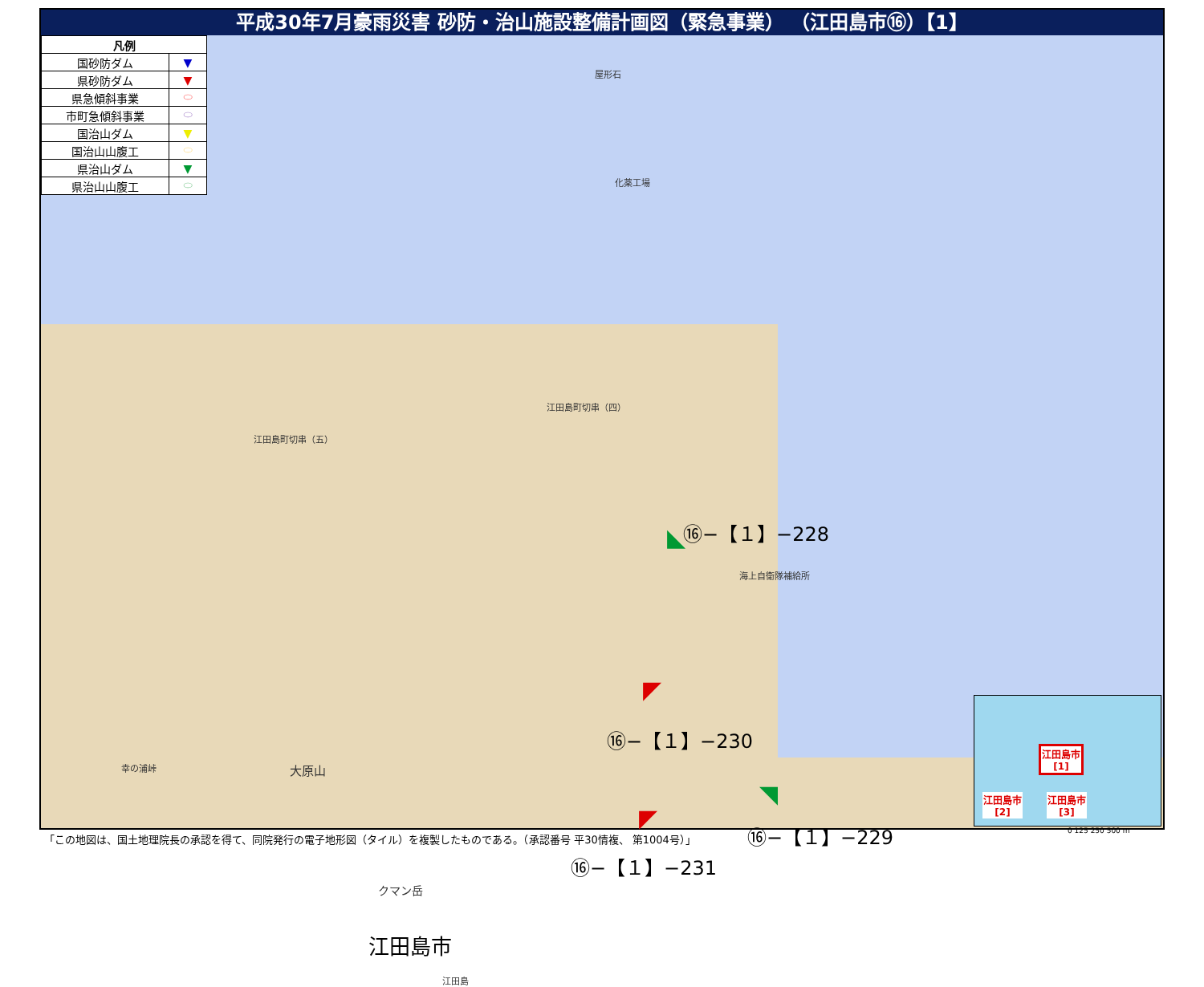平成30年7月豪雨災害 砂防・治山施設整備計画図（緊急事業） （江田島市⑯）【1】
| 凡例 | |
| --- | --- |
| 国砂防ダム | ▼ |
| 県砂防ダム | ▼ |
| 県急傾斜事業 | ⬭ |
| 市町急傾斜事業 | ⬭ |
| 国治山ダム | ▼ |
| 国治山山腹工 | ⬭ |
| 県治山ダム | ▼ |
| 県治山山腹工 | ⬭ |
屋形石
化薬工場
江田島町切串（四）
江田島町切串（五）
海上自衛隊補給所
幸の浦峠 大原山
クマン岳
江田島市
江田島
⑯−【１】−228
⑯−【１】−230
⑯−【１】−229
⑯−【１】−231
◣
◤
◥
◤
江田島市
[1]
江田島市
[2]
江田島市
[3]
「この地図は、国土地理院長の承認を得て、同院発行の電子地形図（タイル）を複製したものである。（承認番号 平30情複、 第1004号）」
0 125 250 500 m